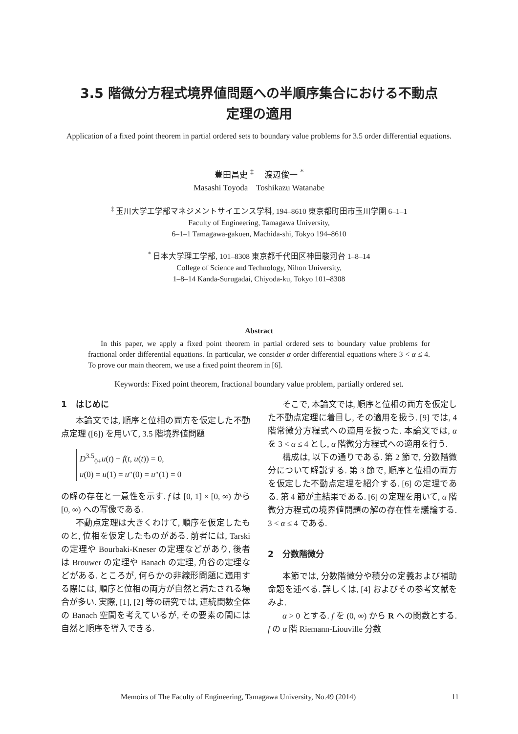3.5 階微分方程式境界値問題への半順序集合における不動点
定理の適用
Application of a fixed point theorem in partial ordered sets to boundary value problems for 3.5 order differential equations.
豊田昌史 <sup>‡</sup> 渡辺俊一 <sup>*</sup>
Masashi Toyoda Toshikazu Watanabe
<sup>‡</sup> 玉川大学工学部マネジメントサイエンス学科, 194–8610 東京都町田市玉川学園 6–1–1
Faculty of Engineering, Tamagawa University,
6–1–1 Tamagawa-gakuen, Machida-shi, Tokyo 194–8610
<sup>*</sup> 日本大学理工学部, 101–8308 東京都千代田区神田駿河台 1–8–14
College of Science and Technology, Nihon University,
1–8–14 Kanda-Surugadai, Chiyoda-ku, Tokyo 101–8308
Abstract
In this paper, we apply a fixed point theorem in partial ordered sets to boundary value problems for fractional order differential equations. In particular, we consider α order differential equations where 3 < α ≤ 4. To prove our main theorem, we use a fixed point theorem in [6].
Keywords: Fixed point theorem, fractional boundary value problem, partially ordered set.
1 はじめに
本論文では, 順序と位相の両方を仮定した不動点定理 ([6]) を用いて, 3.5 階境界値問題
D<sup>3.5</sup><sub>0+</sub>u(t) + f(t, u(t)) = 0,
u(0) = u(1) = u″(0) = u″(1) = 0
の解の存在と一意性を示す. f は [0, 1] × [0, ∞) から [0, ∞) への写像である.
不動点定理は大きくわけて, 順序を仮定したものと, 位相を仮定したものがある. 前者には, Tarski の定理や Bourbaki-Kneser の定理などがあり, 後者は Brouwer の定理や Banach の定理, 角谷の定理などがある. ところが, 何らかの非線形問題に適用する際には, 順序と位相の両方が自然と満たされる場合が多い. 実際, [1], [2] 等の研究では, 連続関数全体の Banach 空間を考えているが, その要素の間には自然と順序を導入できる.
そこで, 本論文では, 順序と位相の両方を仮定した不動点定理に着目し, その適用を扱う. [9] では, 4 階常微分方程式への適用を扱った. 本論文では, α を 3 < α ≤ 4 とし, α 階微分方程式への適用を行う.
構成は, 以下の通りである. 第 2 節で, 分数階微分について解説する. 第 3 節で, 順序と位相の両方を仮定した不動点定理を紹介する. [6] の定理である. 第 4 節が主結果である. [6] の定理を用いて, α 階微分方程式の境界値問題の解の存在性を議論する. 3 < α ≤ 4 である.
2 分数階微分
本節では, 分数階微分や積分の定義および補助命題を述べる. 詳しくは, [4] およびその参考文献をみよ.
α > 0 とする. f を (0, ∞) から R への関数とする. f の α 階 Riemann-Liouville 分数
Memoirs of The Faculty of Engineering, Tamagawa University, No.49 (2014) 11